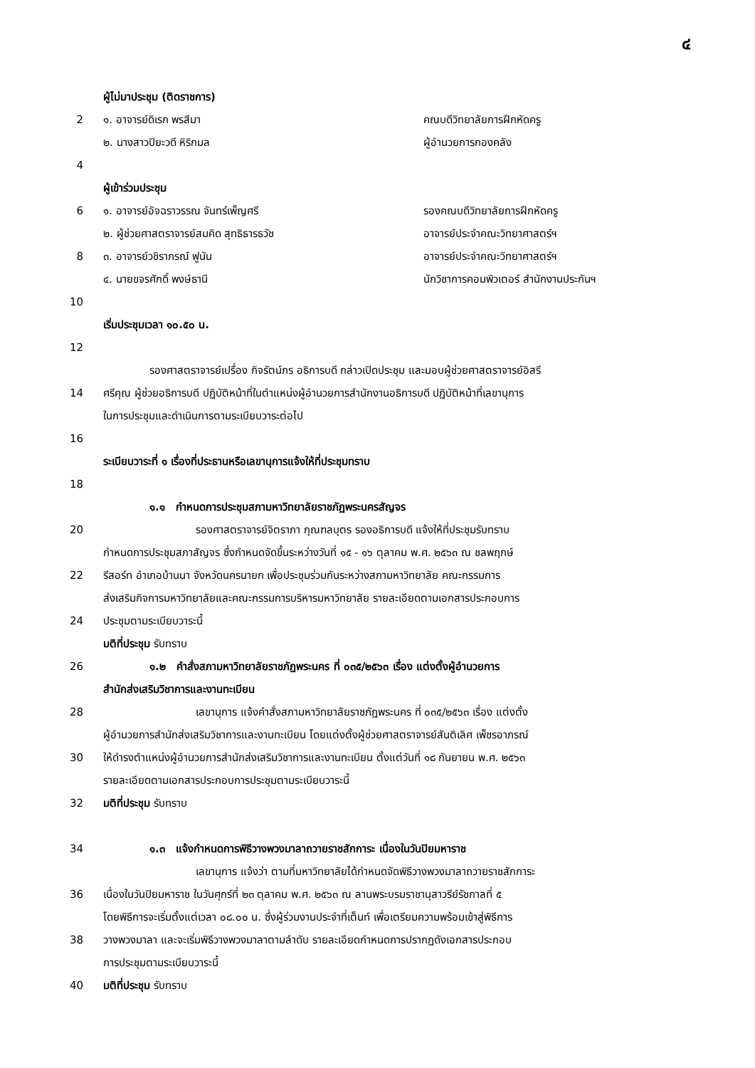๔
ผู้ไม่มาประชุม (ติดราชการ)
2 ๑. อาจารย์ดิเรก พรสีมา คณบดีวิทยาลัยการฝึกหัดครู
๒. นางสาวปิยะวดี หิริกมล ผู้อำนวยการกองคลัง
4
ผู้เข้าร่วมประชุม
6 ๑. อาจารย์อัจฉราวรรณ จันทร์เพ็ญศรี รองคณบดีวิทยาลัยการฝึกหัดครู
๒. ผู้ช่วยศาสตราจารย์สมคิด สุทธิธารธวัช อาจารย์ประจำคณะวิทยาศาสตร์ฯ
8 ๓. อาจารย์วชิราภรณ์ ฟูนัน อาจารย์ประจำคณะวิทยาศาสตร์ฯ
๔. นายขจรศักดิ์ พงษ์ธานี นักวิชาการคอมพิวเตอร์ สำนักงานประกันฯ
10
เริ่มประชุมเวลา ๑๐.๕๐ น.
12
รองศาสตราจารย์เปรื่อง กิจรัตน์ภร อธิการบดี กล่าวเปิดประชุม และมอบผู้ช่วยศาสตราจารย์อิสรี
14 ศรีคุณ ผู้ช่วยอธิการบดี ปฏิบัติหน้าที่ในตำแหน่งผู้อำนวยการสำนักงานอธิการบดี ปฏิบัติหน้าที่เลขานุการ
ในการประชุมและดำเนินการตามระเบียบวาระต่อไป
16
ระเบียบวาระที่ ๑ เรื่องที่ประธานหรือเลขานุการแจ้งให้ที่ประชุมทราบ
18
๑.๑ กำหนดการประชุมสภามหาวิทยาลัยราชภัฏพระนครสัญจร
20 รองศาสตราจารย์จิตราภา กุณฑลบุตร รองอธิการบดี แจ้งให้ที่ประชุมรับทราบ
กำหนดการประชุมสภาสัญจร ซึ่งกำหนดจัดขึ้นระหว่างวันที่ ๑๕ - ๑๖ ตุลาคม พ.ศ. ๒๕๖๓ ณ ชลพฤกษ์
22 รีสอร์ท อำเภอบ้านนา จังหวัดนครนายก เพื่อประชุมร่วมกันระหว่างสภามหาวิทยาลัย คณะกรรมการ
ส่งเสริมกิจการมหาวิทยาลัยและคณะกรรมการบริหารมหาวิทยาลัย รายละเอียดตามเอกสารประกอบการ
24 ประชุมตามระเบียบวาระนี้
มติที่ประชุม รับทราบ
26 ๑.๒ คำสั่งสภามหาวิทยาลัยราชภัฏพระนคร ที่ ๐๓๕/๒๕๖๓ เรื่อง แต่งตั้งผู้อำนวยการ
สำนักส่งเสริมวิชาการและงานทะเบียน
28 เลขานุการ แจ้งคำสั่งสภามหาวิทยาลัยราชภัฏพระนคร ที่ ๐๓๕/๒๕๖๓ เรื่อง แต่งตั้ง
ผู้อำนวยการสำนักส่งเสริมวิชาการและงานทะเบียน โดยแต่งตั้งผู้ช่วยศาสตราจารย์สันติเลิศ เพ็ชรอาภรณ์
30 ให้ดำรงตำแหน่งผู้อำนวยการสำนักส่งเสริมวิชาการและงานทะเบียน ตั้งแต่วันที่ ๑๘ กันยายน พ.ศ. ๒๕๖๓
รายละเอียดตามเอกสารประกอบการประชุมตามระเบียบวาระนี้
32 มติที่ประชุม รับทราบ
34 ๑.๓ แจ้งกำหนดการพิธีวางพวงมาลาถวายราชสักการะ เนื่องในวันปิยมหาราช
เลขานุการ แจ้งว่า ตามที่มหาวิทยาลัยได้กำหนดจัดพิธีวางพวงมาลาถวายราชสักการะ
36 เนื่องในวันปิยมหาราช ในวันศุกร์ที่ ๒๓ ตุลาคม พ.ศ. ๒๕๖๓ ณ ลานพระบรมราชานุสาวรีย์รัชกาลที่ ๕
โดยพิธีการจะเริ่มตั้งแต่เวลา ๐๘.๐๐ น. ซึ่งผู้ร่วมงานประจำที่เต็นท์ เพื่อเตรียมความพร้อมเข้าสู่พิธีการ
38 วางพวงมาลา และจะเริ่มพิธีวางพวงมาลาตามลำดับ รายละเอียดกำหนดการปรากฏดังเอกสารประกอบ
การประชุมตามระเบียบวาระนี้
40 มติที่ประชุม รับทราบ